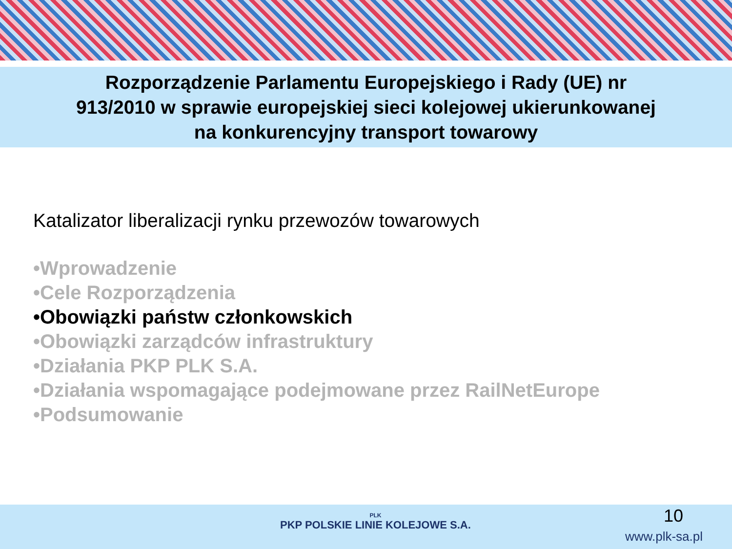Rozporządzenie Parlamentu Europejskiego i Rady (UE) nr
913/2010 w sprawie europejskiej sieci kolejowej ukierunkowanej
na konkurencyjny transport towarowy
Katalizator liberalizacji rynku przewozów towarowych
•Wprowadzenie
•Cele Rozporządzenia
•Obowiązki państw członkowskich
•Obowiązki zarządców infrastruktury
•Działania PKP PLK S.A.
•Działania wspomagające podejmowane przez RailNetEurope
•Podsumowanie
PLK
PKP POLSKIE LINIE KOLEJOWE S.A.
10
www.plk-sa.pl